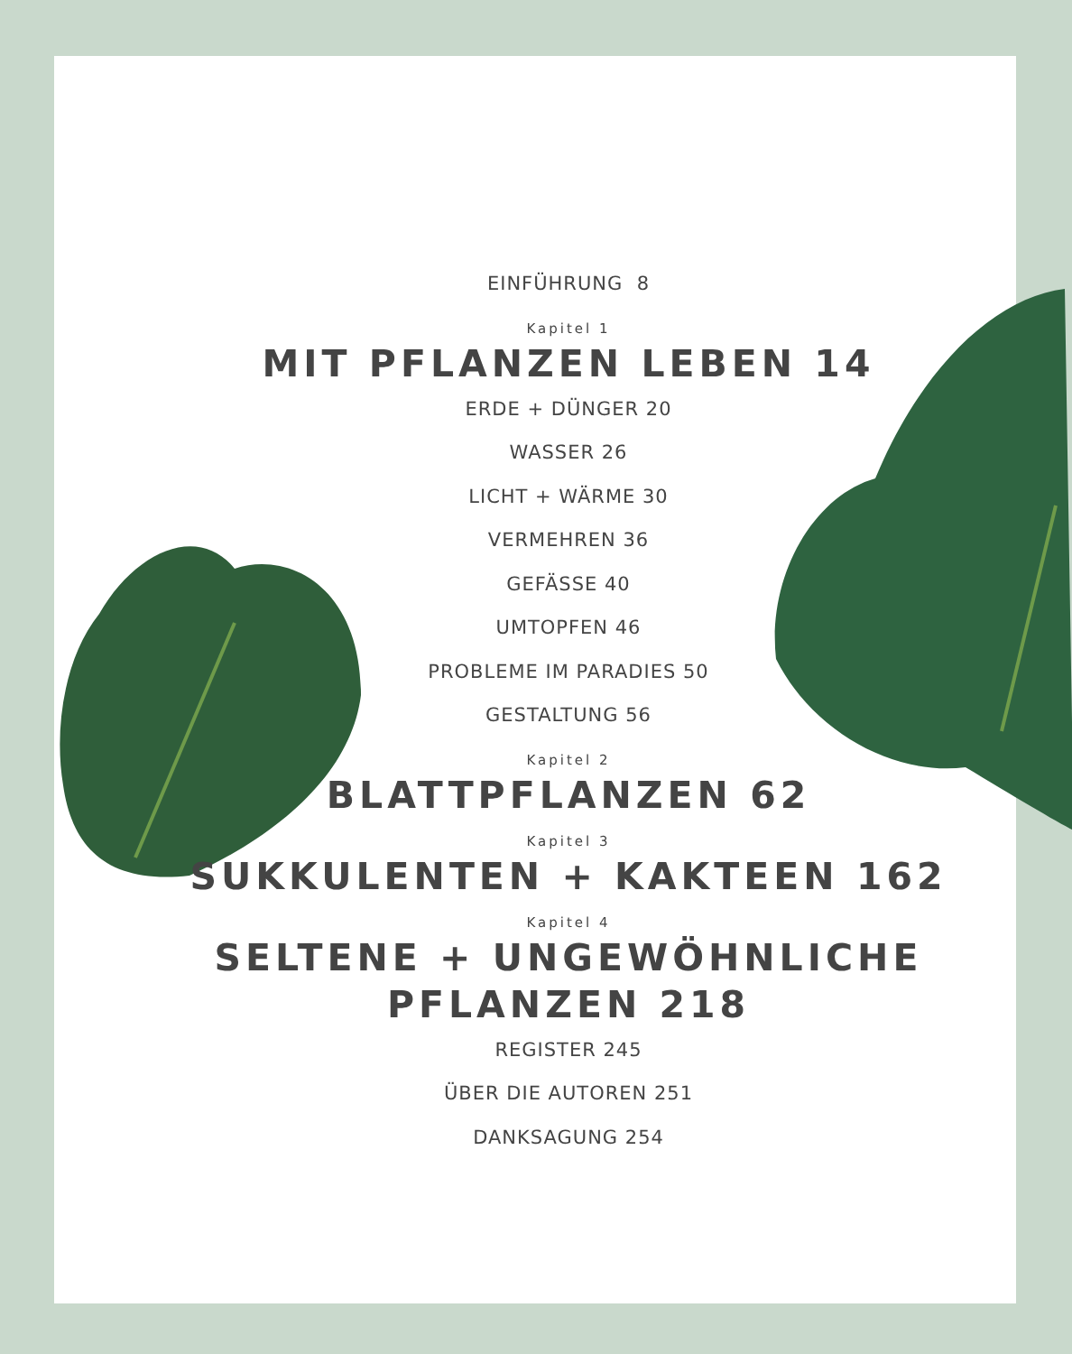EINFÜHRUNG 8
Kapitel 1
MIT PFLANZEN LEBEN 14
ERDE + DÜNGER 20
WASSER 26
LICHT + WÄRME 30
VERMEHREN 36
GEFÄSSE 40
UMTOPFEN 46
PROBLEME IM PARADIES 50
GESTALTUNG 56
Kapitel 2
BLATTPFLANZEN 62
Kapitel 3
SUKKULENTEN + KAKTEEN 162
Kapitel 4
SELTENE + UNGEWÖHNLICHE
PFLANZEN 218
REGISTER 245
ÜBER DIE AUTOREN 251
DANKSAGUNG 254